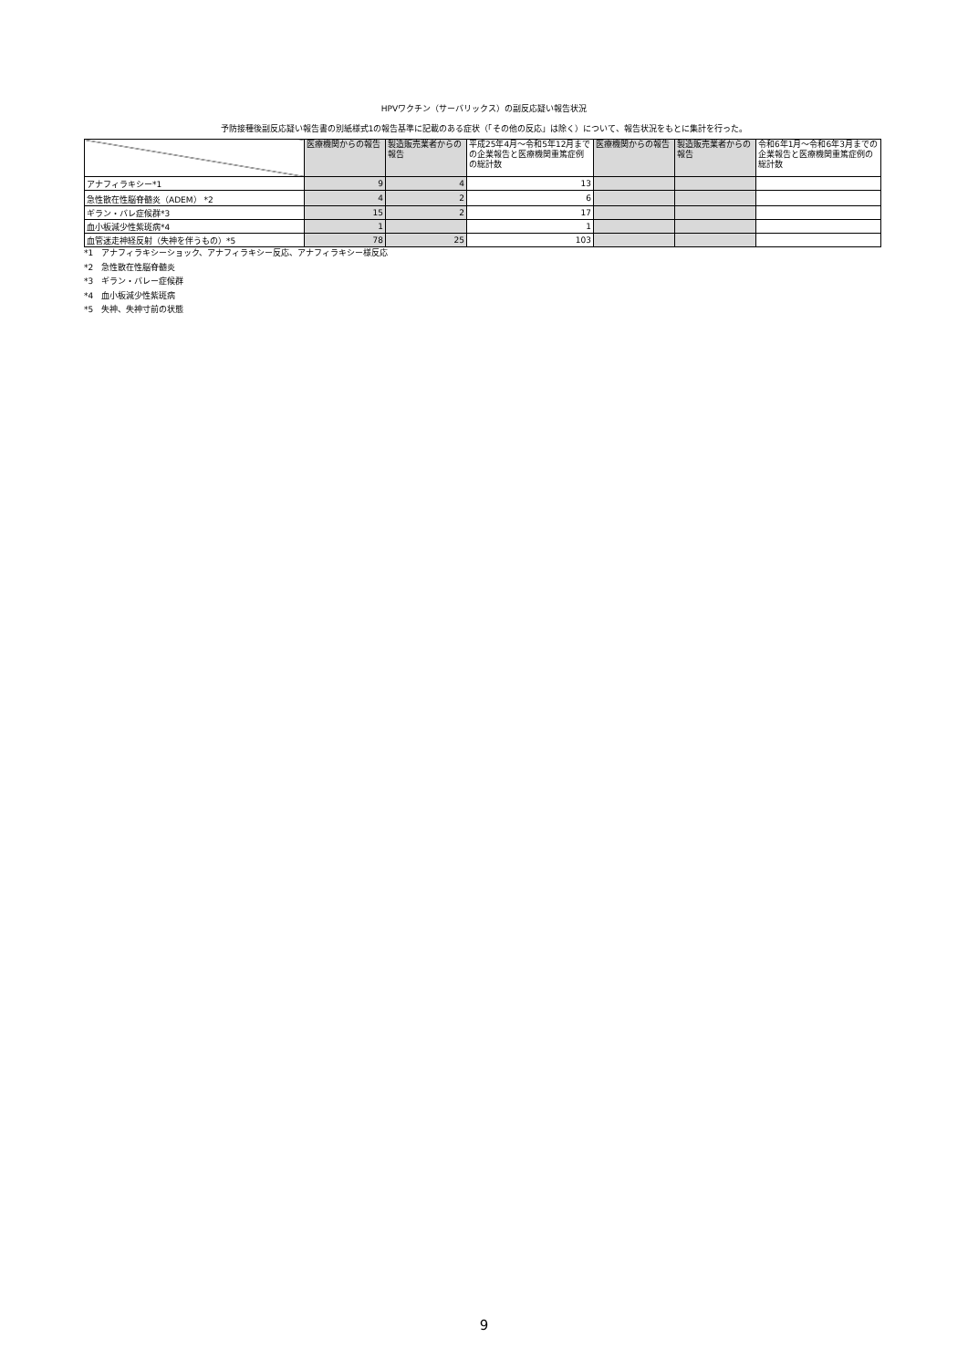HPVワクチン（サーバリックス）の副反応疑い報告状況
予防接種後副反応疑い報告書の別紙様式1の報告基準に記載のある症状（「その他の反応」は除く）について、報告状況をもとに集計を行った。
| | 医療機関からの報告 | 製造販売業者からの報告 | 平成25年4月～令和5年12月までの企業報告と医療機関重篤症例の総計数 | 医療機関からの報告 | 製造販売業者からの報告 | 令和6年1月～令和6年3月までの企業報告と医療機関重篤症例の総計数 |
| --- | --- | --- | --- | --- | --- | --- |
| アナフィラキシー*1 | 9 | 4 | 13 | | | |
| 急性散在性脳脊髄炎（ADEM） *2 | 4 | 2 | 6 | | | |
| ギラン・バレ症候群*3 | 15 | 2 | 17 | | | |
| 血小板減少性紫斑病*4 | 1 | | 1 | | | |
| 血管迷走神経反射（失神を伴うもの）*5 | 78 | 25 | 103 | | | |
*1　アナフィラキシーショック、アナフィラキシー反応、アナフィラキシー様反応
*2　急性散在性脳脊髄炎
*3　ギラン・バレー症候群
*4　血小板減少性紫斑病
*5　失神、失神寸前の状態
9